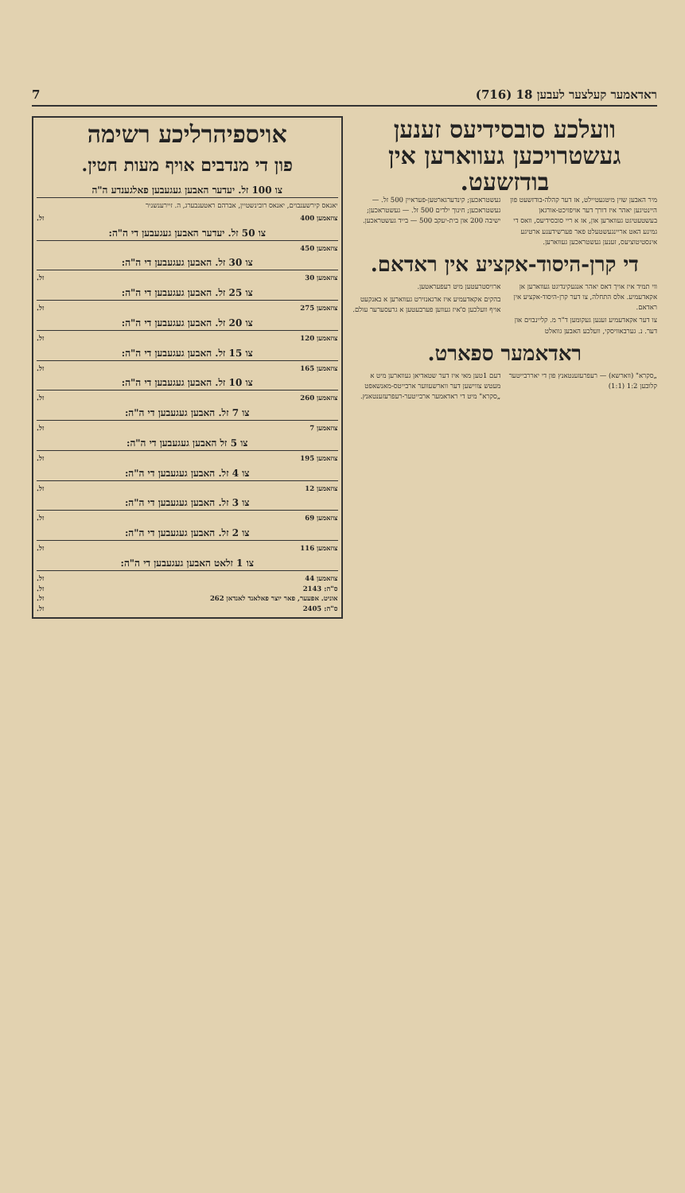ראדאמער קעלצער לעבען 18 (716) 7
וועלכע סובסידיעס זענען געשטרויכען געווארען אין בודזשעט.
מיר האבען שוין מיטגעטיילט, אז דער קהלה-בודזשעט פון היינטיגען יאהר איז דורך דער אויפזיכט-אורגאן בעשטעטיגט געווארען און, אז א ריי סובסידיעס, וואס די גמינע האט אריינגעשטעלט פאר פערשידענע ארטיגע אינסטיטוציעס, זענען געשטראכען געווארען.
געשטראכען; קינדערגארטען-פעראיין 500 זל. — געשטראכען; חינוך ילדים 500 זל. — געשטראכען; ישיבה 200 און בית-יעקב 500 — בייד געשטראכען.
די קרן-היסוד-אקציע אין ראדאם.
ווי תמיד איז אויך דאס יאהר אנגעקינדיגט געווארען אן אקאדעמיע. אלס התחלה, צו דער קרן-היסוד-אקציע אין ראדאם.
צו דער אקאדעמיע זענען געקומען ד"ר מ. קליינבוים און דער. נ. גערבאוויסקי, וועלכע האבען גוואלט ארויסטרעטען מיט רעפעראטען.
בהקים אקאדעמיע איז ארגאנזירט געווארען א באנקעט אויף וועלכען ס'איז געווען פערבעטען א גרעסערער עולם.
ראדאמער ספארט.
„סקרא" (ווארשא) — רעפרעזענטאנץ פון די יאררבייטער קלובען 1:2 (1:1)
דעם 1טען מאי איז דער שטאדיאן געווארען מיט א מעטש צווישען דער ווארשעווער ארבייטס-מאנשאפט „סקרא" מיט די ראדאמער ארבייטער-רעפרעזענטאנץ.
אויספיהרליכע רשימה
פון די מנדבים אויף מעות חטין.
צו 100 זל. יעדער האבען געגעבען פאלגענדע ה"ה
יאנאס קירשענבוים, יאנאס רובינשטיין, אברהם ראטענבערג, ה. זיירענשניר
צוזאמען 400 זל.
צו 50 זל. יעדער האבען געגעבען די ה"ה:
צוזאמען 450
צו 30 זל. האבען געגעבען די ה"ה:
צוזאמען 30 זל.
צו 25 זל. האבען געגעבען די ה"ה:
צוזאמען 275 זל.
צו 20 זל. האבען געגעבען די ה"ה:
צוזאמען 120 זל.
צו 15 זל. האבען געגעבען די ה"ה:
צוזאמען 165 זל.
צו 10 זל. האבען געגעבען די ה"ה:
צוזאמען 260 זל.
צו 7 זל. האבען געגעבען די ה"ה:
צוזאמען 7 זל.
צו 5 זל האבען געגעבען די ה"ה:
צוזאמען 195 זל.
צו 4 זל. האבען געגעבען די ה"ה:
צוזאמען 12 זל.
צו 3 זל. האבען געגעבען די ה"ה:
צוזאמען 69 זל.
צו 2 זל. האבען געגעבען די ה"ה:
צוזאמען 116 זל.
צו 1 זלאט האבען געגעבען די ה"ה:
צוזאמען 44 זל.
ס"ה: 2143 זל.
אוניט. אפעער, פאר יוצר פאלאנד לאנדאן 262 זל.
ס"ה: 2405 זל.